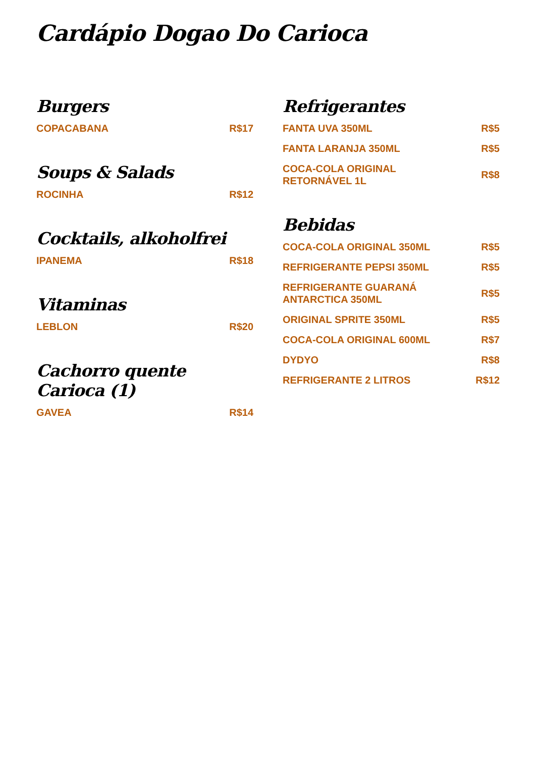Cardápio Dogao Do Carioca
Burgers
COPACABANA R$17
Soups & Salads
ROCINHA R$12
Cocktails, alkoholfrei
IPANEMA R$18
Vitaminas
LEBLON R$20
Cachorro quente Carioca (1)
GAVEA R$14
Refrigerantes
FANTA UVA 350ML R$5
FANTA LARANJA 350ML R$5
COCA-COLA ORIGINAL RETORNÁVEL 1L R$8
Bebidas
COCA-COLA ORIGINAL 350ML R$5
REFRIGERANTE PEPSI 350ML R$5
REFRIGERANTE GUARANÁ ANTARCTICA 350ML R$5
ORIGINAL SPRITE 350ML R$5
COCA-COLA ORIGINAL 600ML R$7
DYDYO R$8
REFRIGERANTE 2 LITROS R$12